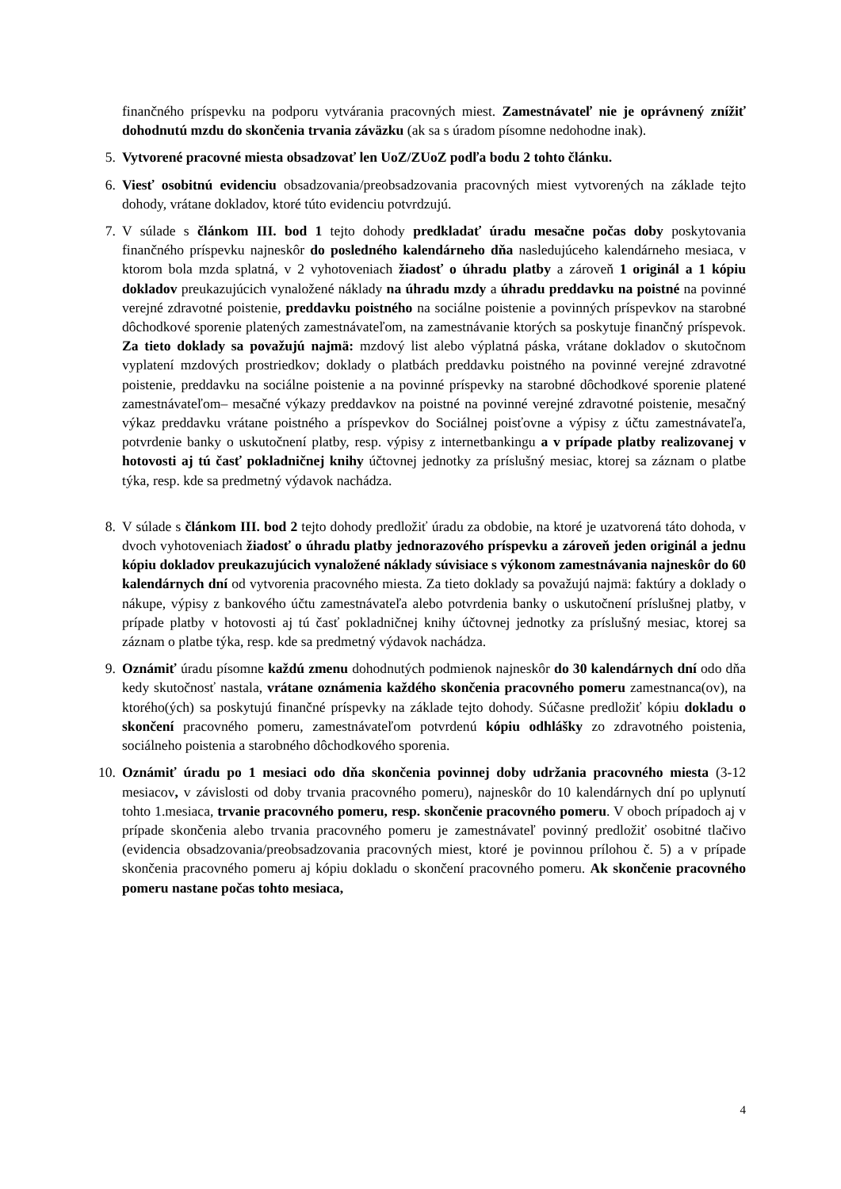finančného príspevku na podporu vytvárania pracovných miest. Zamestnávateľ nie je oprávnený znížiť dohodnutú mzdu do skončenia trvania záväzku (ak sa s úradom písomne nedohodne inak).
5. Vytvorené pracovné miesta obsadzovať len UoZ/ZUoZ podľa bodu 2 tohto článku.
6. Viesť osobitnú evidenciu obsadzovania/preobsadzovania pracovných miest vytvorených na základe tejto dohody, vrátane dokladov, ktoré túto evidenciu potvrdzujú.
7. V súlade s článkom III. bod 1 tejto dohody predkladať úradu mesačne počas doby poskytovania finančného príspevku najneskôr do posledného kalendárneho dňa nasledujúceho kalendárneho mesiaca, v ktorom bola mzda splatná, v 2 vyhotoveniach žiadosť o úhradu platby a zároveň 1 originál a 1 kópiu dokladov preukazujúcich vynaložené náklady na úhradu mzdy a úhradu preddavku na poistné na povinné verejné zdravotné poistenie, preddavku poistného na sociálne poistenie a povinných príspevkov na starobné dôchodkové sporenie platených zamestnávateľom, na zamestnávanie ktorých sa poskytuje finančný príspevok. Za tieto doklady sa považujú najmä: mzdový list alebo výplatná páska, vrátane dokladov o skutočnom vyplatení mzdových prostriedkov; doklady o platbách preddavku poistného na povinné verejné zdravotné poistenie, preddavku na sociálne poistenie a na povinné príspevky na starobné dôchodkové sporenie platené zamestnávateľom– mesačné výkazy preddavkov na poistné na povinné verejné zdravotné poistenie, mesačný výkaz preddavku vrátane poistného a príspevkov do Sociálnej poisťovne a výpisy z účtu zamestnávateľa, potvrdenie banky o uskutočnení platby, resp. výpisy z internetbankingu a v prípade platby realizovanej v hotovosti aj tú časť pokladničnej knihy účtovnej jednotky za príslušný mesiac, ktorej sa záznam o platbe týka, resp. kde sa predmetný výdavok nachádza.
8. V súlade s článkom III. bod 2 tejto dohody predložiť úradu za obdobie, na ktoré je uzatvorená táto dohoda, v dvoch vyhotoveniach žiadosť o úhradu platby jednorazového príspevku a zároveň jeden originál a jednu kópiu dokladov preukazujúcich vynaložené náklady súvisiace s výkonom zamestnávania najneskôr do 60 kalendárnych dní od vytvorenia pracovného miesta. Za tieto doklady sa považujú najmä: faktúry a doklady o nákupe, výpisy z bankového účtu zamestnávateľa alebo potvrdenia banky o uskutočnení príslušnej platby, v prípade platby v hotovosti aj tú časť pokladničnej knihy účtovnej jednotky za príslušný mesiac, ktorej sa záznam o platbe týka, resp. kde sa predmetný výdavok nachádza.
9. Oznámiť úradu písomne každú zmenu dohodnutých podmienok najneskôr do 30 kalendárnych dní odo dňa kedy skutočnosť nastala, vrátane oznámenia každého skončenia pracovného pomeru zamestnanca(ov), na ktorého(ých) sa poskytujú finančné príspevky na základe tejto dohody. Súčasne predložiť kópiu dokladu o skončení pracovného pomeru, zamestnávateľom potvrdenú kópiu odhlášky zo zdravotného poistenia, sociálneho poistenia a starobného dôchodkového sporenia.
10. Oznámiť úradu po 1 mesiaci odo dňa skončenia povinnej doby udržania pracovného miesta (3-12 mesiacov, v závislosti od doby trvania pracovného pomeru), najneskôr do 10 kalendárnych dní po uplynutí tohto 1.mesiaca, trvanie pracovného pomeru, resp. skončenie pracovného pomeru. V oboch prípadoch aj v prípade skončenia alebo trvania pracovného pomeru je zamestnávateľ povinný predložiť osobitné tlačivo (evidencia obsadzovania/preobsadzovania pracovných miest, ktoré je povinnou prílohou č. 5) a v prípade skončenia pracovného pomeru aj kópiu dokladu o skončení pracovného pomeru. Ak skončenie pracovného pomeru nastane počas tohto mesiaca,
4